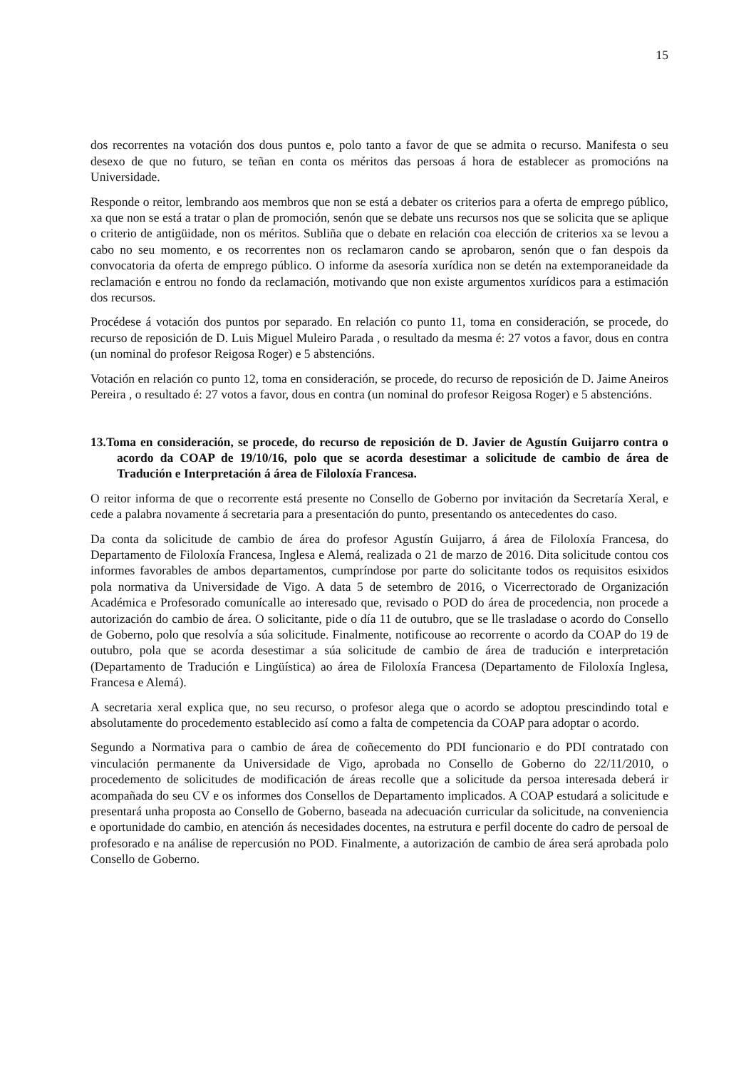15
dos recorrentes na votación dos dous puntos e, polo tanto a favor de que se admita o recurso. Manifesta o seu desexo de que no futuro, se teñan en conta os méritos das persoas á hora de establecer as promocións na Universidade.
Responde o reitor, lembrando aos membros que non se está a debater os criterios para a oferta de emprego público, xa que non se está a tratar o plan de promoción, senón que se debate uns recursos nos que se solicita que se aplique o criterio de antigüidade, non os méritos. Subliña que o debate en relación coa elección de criterios xa se levou a cabo no seu momento, e os recorrentes non os reclamaron cando se aprobaron, senón que o fan despois da convocatoria da oferta de emprego público. O informe da asesoría xurídica non se detén na extemporaneidade da reclamación e entrou no fondo da reclamación, motivando que non existe argumentos xurídicos para a estimación dos recursos.
Procédese á votación dos puntos por separado. En relación co punto 11, toma en consideración, se procede, do recurso de reposición de D. Luis Miguel Muleiro Parada , o resultado da mesma é: 27 votos a favor, dous en contra (un nominal do profesor Reigosa Roger) e 5 abstencións.
Votación en relación co punto 12, toma en consideración, se procede, do recurso de reposición de D. Jaime Aneiros Pereira , o resultado é: 27 votos a favor, dous en contra (un nominal do profesor Reigosa Roger) e 5 abstencións.
13.Toma en consideración, se procede, do recurso de reposición de D. Javier de Agustín Guijarro contra o acordo da COAP de 19/10/16, polo que se acorda desestimar a solicitude de cambio de área de Tradución e Interpretación á área de Filoloxía Francesa.
O reitor informa de que o recorrente está presente no Consello de Goberno por invitación da Secretaría Xeral, e cede a palabra novamente á secretaria para a presentación do punto, presentando os antecedentes do caso.
Da conta da solicitude de cambio de área do profesor Agustín Guijarro, á área de Filoloxía Francesa, do Departamento de Filoloxía Francesa, Inglesa e Alemá, realizada o 21 de marzo de 2016. Dita solicitude contou cos informes favorables de ambos departamentos, cumpríndose por parte do solicitante todos os requisitos esixidos pola normativa da Universidade de Vigo. A data 5 de setembro de 2016, o Vicerrectorado de Organización Académica e Profesorado comunícalle ao interesado que, revisado o POD do área de procedencia, non procede a autorización do cambio de área. O solicitante, pide o día 11 de outubro, que se lle trasladase o acordo do Consello de Goberno, polo que resolvía a súa solicitude. Finalmente, notificouse ao recorrente o acordo da COAP do 19 de outubro, pola que se acorda desestimar a súa solicitude de cambio de área de tradución e interpretación (Departamento de Tradución e Lingüística) ao área de Filoloxía Francesa (Departamento de Filoloxía Inglesa, Francesa e Alemá).
A secretaria xeral explica que, no seu recurso, o profesor alega que o acordo se adoptou prescindindo total e absolutamente do procedemento establecido así como a falta de competencia da COAP para adoptar o acordo.
Segundo a Normativa para o cambio de área de coñecemento do PDI funcionario e do PDI contratado con vinculación permanente da Universidade de Vigo, aprobada no Consello de Goberno do 22/11/2010, o procedemento de solicitudes de modificación de áreas recolle que a solicitude da persoa interesada deberá ir acompañada do seu CV e os informes dos Consellos de Departamento implicados. A COAP estudará a solicitude e presentará unha proposta ao Consello de Goberno, baseada na adecuación curricular da solicitude, na conveniencia e oportunidade do cambio, en atención ás necesidades docentes, na estrutura e perfil docente do cadro de persoal de profesorado e na análise de repercusión no POD. Finalmente, a autorización de cambio de área será aprobada polo Consello de Goberno.